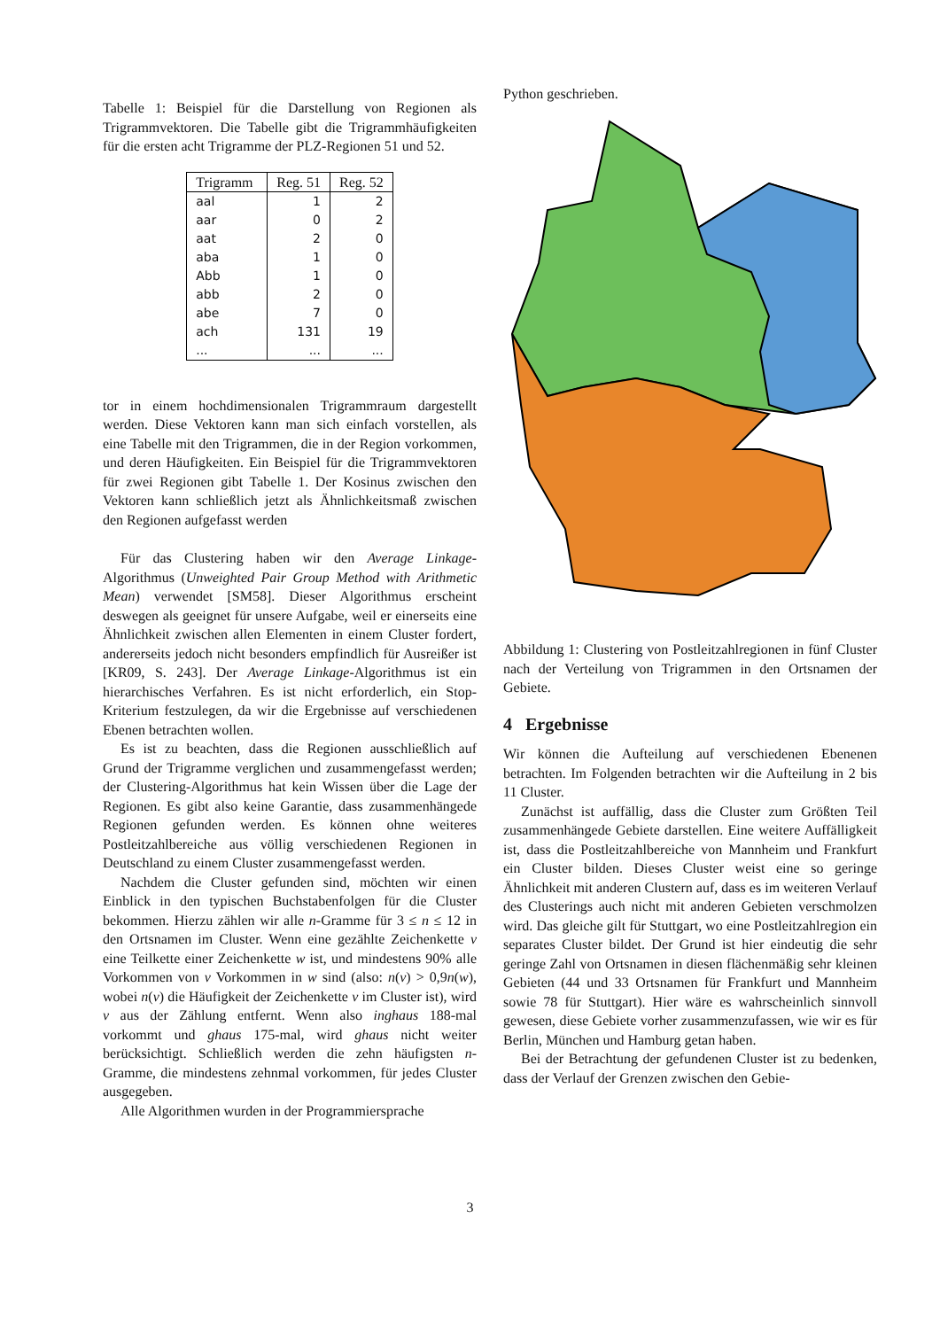Tabelle 1: Beispiel für die Darstellung von Regionen als Trigrammvektoren. Die Tabelle gibt die Trigrammhäufigkeiten für die ersten acht Trigramme der PLZ-Regionen 51 und 52.
| Trigramm | Reg. 51 | Reg. 52 |
| --- | --- | --- |
| aal | 1 | 2 |
| aar | 0 | 2 |
| aat | 2 | 0 |
| aba | 1 | 0 |
| Abb | 1 | 0 |
| abb | 2 | 0 |
| abe | 7 | 0 |
| ach | 131 | 19 |
| ... | ... | ... |
tor in einem hochdimensionalen Trigrammraum dargestellt werden. Diese Vektoren kann man sich einfach vorstellen, als eine Tabelle mit den Trigrammen, die in der Region vorkommen, und deren Häufigkeiten. Ein Beispiel für die Trigrammvektoren für zwei Regionen gibt Tabelle 1. Der Kosinus zwischen den Vektoren kann schließlich jetzt als Ähnlichkeitsmaß zwischen den Regionen aufgefasst werden
Für das Clustering haben wir den Average Linkage-Algorithmus (Unweighted Pair Group Method with Arithmetic Mean) verwendet [SM58]. Dieser Algorithmus erscheint deswegen als geeignet für unsere Aufgabe, weil er einerseits eine Ähnlichkeit zwischen allen Elementen in einem Cluster fordert, andererseits jedoch nicht besonders empfindlich für Ausreißer ist [KR09, S. 243]. Der Average Linkage-Algorithmus ist ein hierarchisches Verfahren. Es ist nicht erforderlich, ein Stop-Kriterium festzulegen, da wir die Ergebnisse auf verschiedenen Ebenen betrachten wollen.
Es ist zu beachten, dass die Regionen ausschließlich auf Grund der Trigramme verglichen und zusammengefasst werden; der Clustering-Algorithmus hat kein Wissen über die Lage der Regionen. Es gibt also keine Garantie, dass zusammenhängede Regionen gefunden werden. Es können ohne weiteres Postleitzahlbereiche aus völlig verschiedenen Regionen in Deutschland zu einem Cluster zusammengefasst werden.
Nachdem die Cluster gefunden sind, möchten wir einen Einblick in den typischen Buchstabenfolgen für die Cluster bekommen. Hierzu zählen wir alle n-Gramme für 3 ≤ n ≤ 12 in den Ortsnamen im Cluster. Wenn eine gezählte Zeichenkette v eine Teilkette einer Zeichenkette w ist, und mindestens 90% alle Vorkommen von v Vorkommen in w sind (also: n(v) > 0,9n(w), wobei n(v) die Häufigkeit der Zeichenkette v im Cluster ist), wird v aus der Zählung entfernt. Wenn also inghaus 188-mal vorkommt und ghaus 175-mal, wird ghaus nicht weiter berücksichtigt. Schließlich werden die zehn häufigsten n-Gramme, die mindestens zehnmal vorkommen, für jedes Cluster ausgegeben.
Alle Algorithmen wurden in der Programmiersprache
Python geschrieben.
Abbildung 1: Clustering von Postleitzahlregionen in fünf Cluster nach der Verteilung von Trigrammen in den Ortsnamen der Gebiete.
4 Ergebnisse
Wir können die Aufteilung auf verschiedenen Ebenenen betrachten. Im Folgenden betrachten wir die Aufteilung in 2 bis 11 Cluster.
Zunächst ist auffällig, dass die Cluster zum Größten Teil zusammenhängede Gebiete darstellen. Eine weitere Auffälligkeit ist, dass die Postleitzahlbereiche von Mannheim und Frankfurt ein Cluster bilden. Dieses Cluster weist eine so geringe Ähnlichkeit mit anderen Clustern auf, dass es im weiteren Verlauf des Clusterings auch nicht mit anderen Gebieten verschmolzen wird. Das gleiche gilt für Stuttgart, wo eine Postleitzahlregion ein separates Cluster bildet. Der Grund ist hier eindeutig die sehr geringe Zahl von Ortsnamen in diesen flächenmäßig sehr kleinen Gebieten (44 und 33 Ortsnamen für Frankfurt und Mannheim sowie 78 für Stuttgart). Hier wäre es wahrscheinlich sinnvoll gewesen, diese Gebiete vorher zusammenzufassen, wie wir es für Berlin, München und Hamburg getan haben.
Bei der Betrachtung der gefundenen Cluster ist zu bedenken, dass der Verlauf der Grenzen zwischen den Gebie-
3